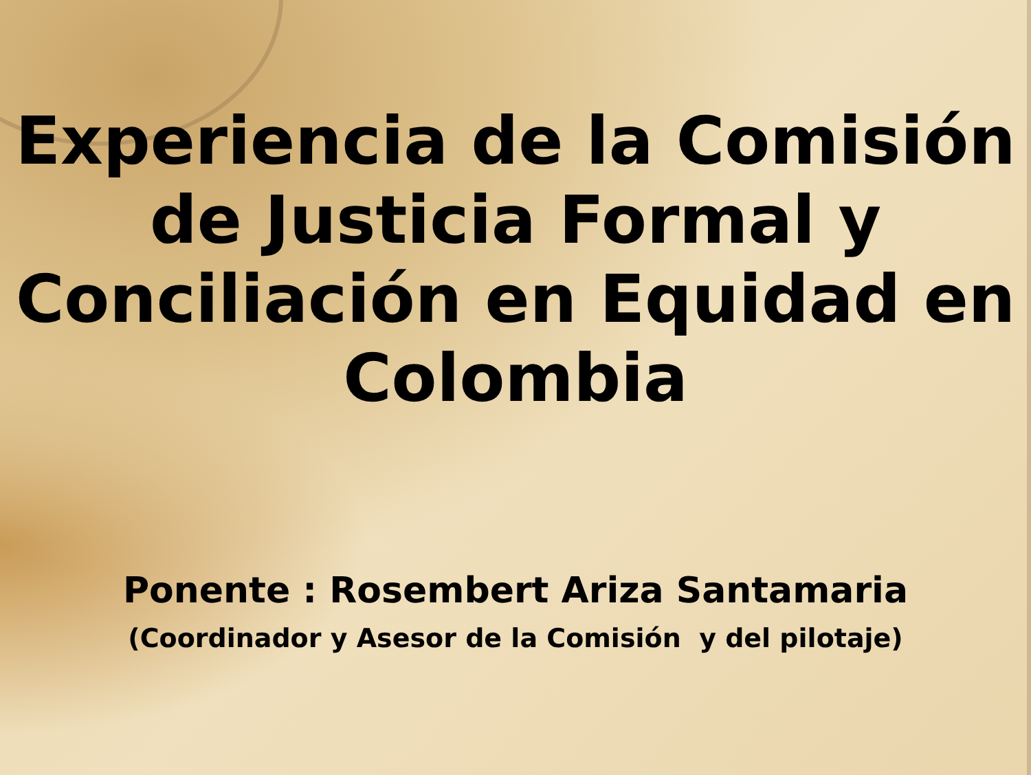Experiencia de la Comisión
de Justicia Formal y
Conciliación en Equidad en
Colombia
Ponente : Rosembert Ariza Santamaria
(Coordinador y Asesor de la Comisión y del pilotaje)